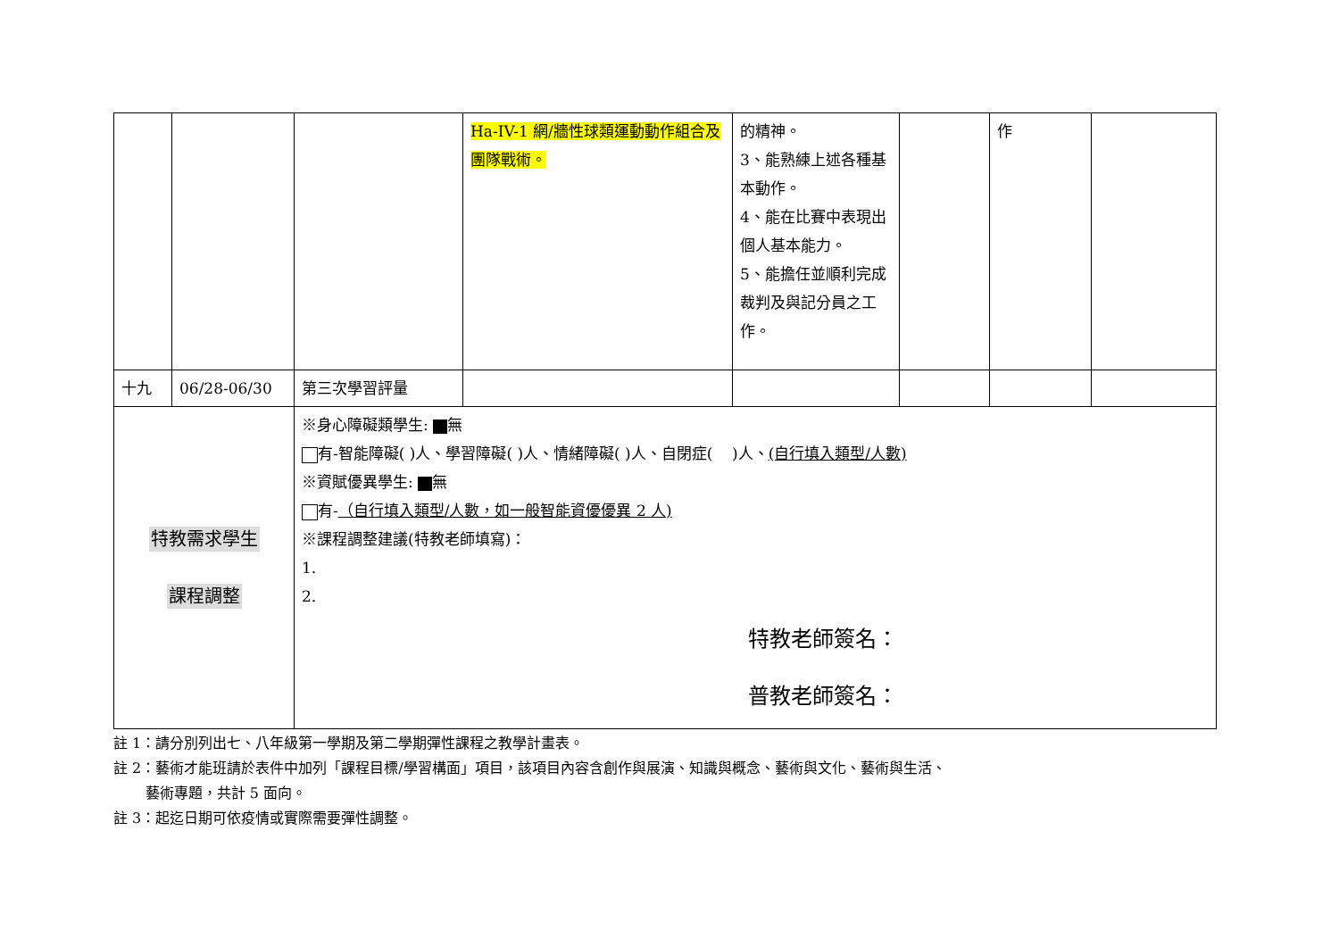| | | | Ha-IV-1 網/牆性球類運動動作組合及團隊戰術。 | 的精神。 3、能熟練上述各種基本動作。 4、能在比賽中表現出個人基本能力。 5、能擔任並順利完成裁判及與記分員之工作。 | | 作 | |
| 十九 | 06/28-06/30 | 第三次學習評量 | | | | | |
| 特教需求學生 課程調整 | | ※身心障礙類學生: 無 有-智能障礙( )人、學習障礙( )人、情緒障礙( )人、自閉症( )人、 (自行填入類型/人數) ※資賦優異學生: 無 有- （自行填入類型/人數，如一般智能資優優異 2 人) ※課程調整建議(特教老師填寫)： 1. 2. 特教老師簽名： 普教老師簽名： | | | | | |
註 1：請分別列出七、八年級第一學期及第二學期彈性課程之教學計畫表。
註 2：藝術才能班請於表件中加列「課程目標/學習構面」項目，該項目內容含創作與展演、知識與概念、藝術與文化、藝術與生活、
藝術專題，共計 5 面向。
註 3：起迄日期可依疫情或實際需要彈性調整。